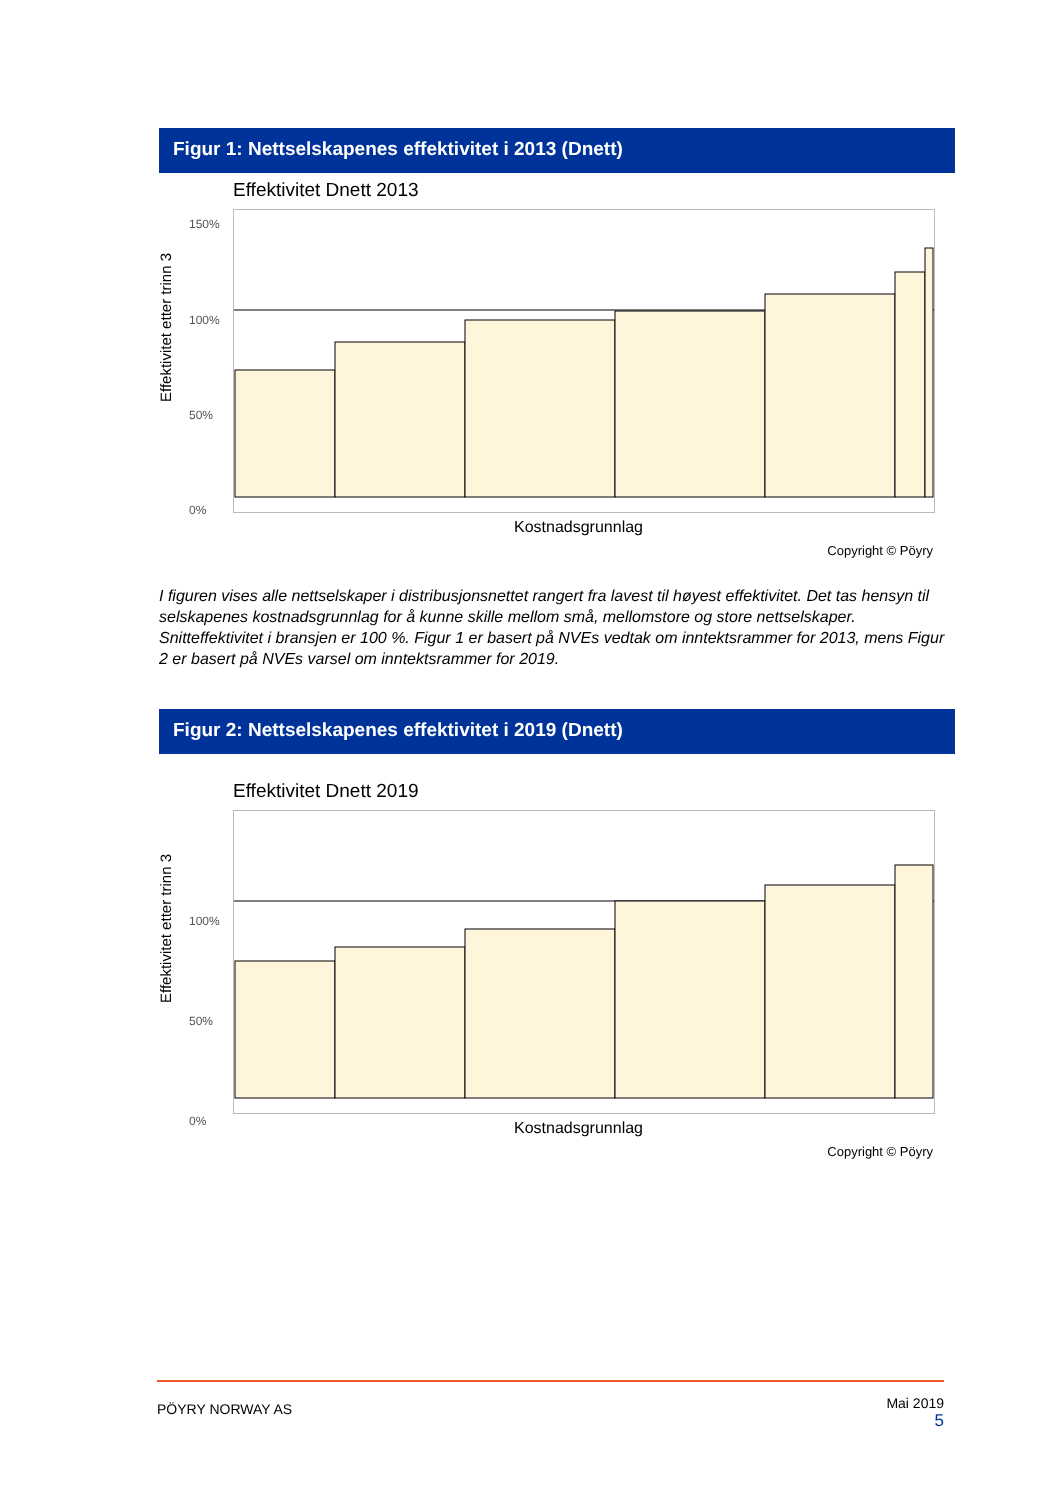Figur 1: Nettselskapenes effektivitet i 2013 (Dnett)
Effektivitet Dnett 2013
Effektivitet etter trinn 3
150%
100%
50%
0%
Kostnadsgrunnlag
Copyright © Pöyry
I figuren vises alle nettselskaper i distribusjonsnettet rangert fra lavest til høyest effektivitet. Det tas hensyn til selskapenes kostnadsgrunnlag for å kunne skille mellom små, mellomstore og store nettselskaper. Snitteffektivitet i bransjen er 100 %. Figur 1 er basert på NVEs vedtak om inntektsrammer for 2013, mens Figur 2 er basert på NVEs varsel om inntektsrammer for 2019.
Figur 2: Nettselskapenes effektivitet i 2019 (Dnett)
Effektivitet Dnett 2019
Effektivitet etter trinn 3
100%
50%
0% Kostnadsgrunnlag
Copyright © Pöyry
PÖYRY NORWAY AS Mai 2019
5